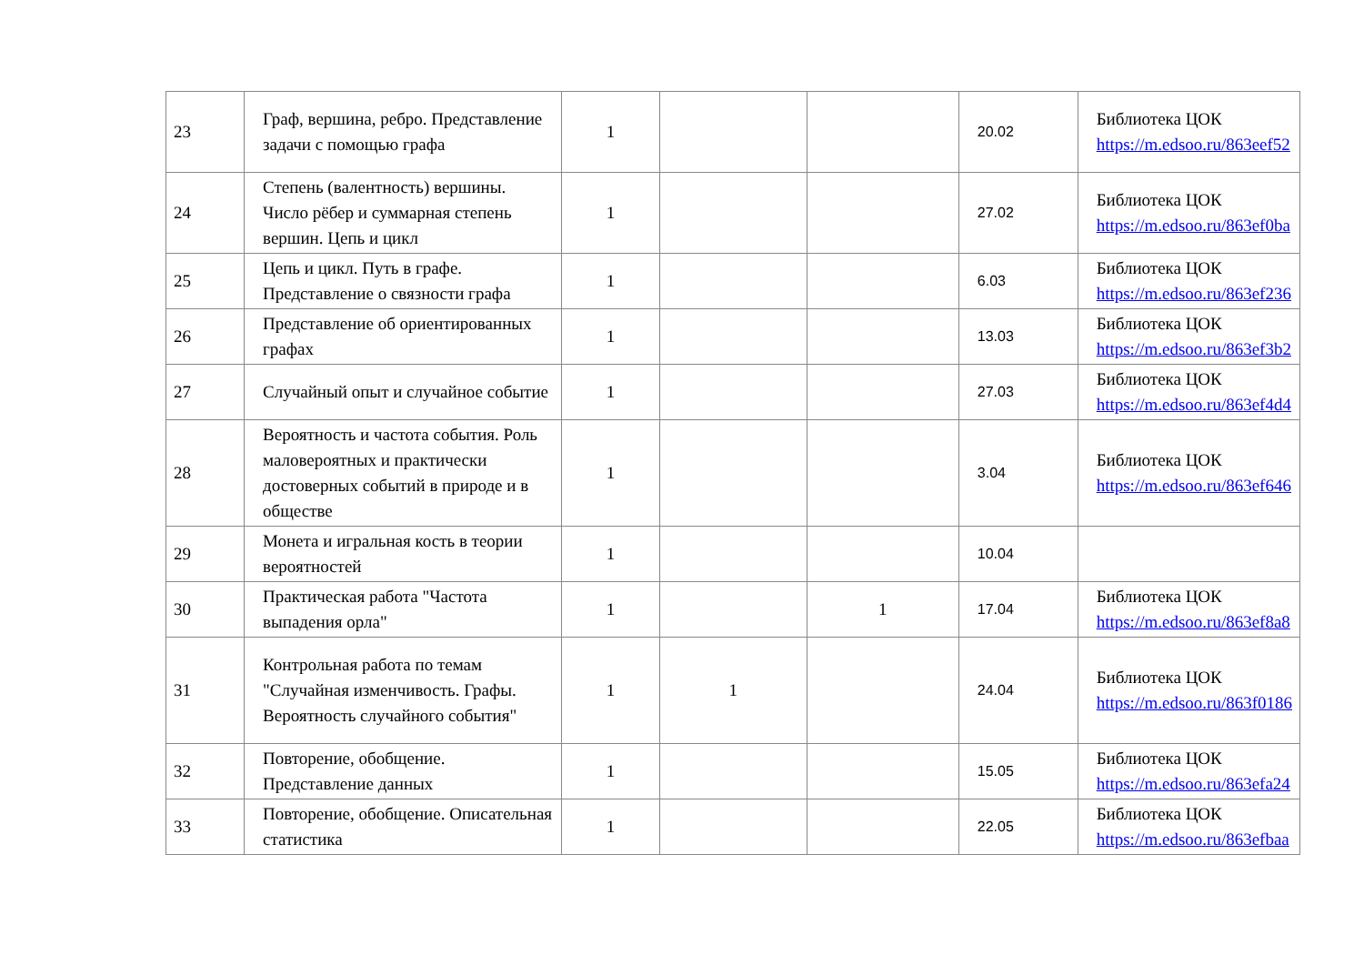| 23 | Граф, вершина, ребро. Представление задачи с помощью графа | 1 | | | 20.02 | Библиотека ЦОК https://m.edsoo.ru/863eef52 |
| 24 | Степень (валентность) вершины. Число рёбер и суммарная степень вершин. Цепь и цикл | 1 | | | 27.02 | Библиотека ЦОК https://m.edsoo.ru/863ef0ba |
| 25 | Цепь и цикл. Путь в графе. Представление о связности графа | 1 | | | 6.03 | Библиотека ЦОК https://m.edsoo.ru/863ef236 |
| 26 | Представление об ориентированных графах | 1 | | | 13.03 | Библиотека ЦОК https://m.edsoo.ru/863ef3b2 |
| 27 | Случайный опыт и случайное событие | 1 | | | 27.03 | Библиотека ЦОК https://m.edsoo.ru/863ef4d4 |
| 28 | Вероятность и частота события. Роль маловероятных и практически достоверных событий в природе и в обществе | 1 | | | 3.04 | Библиотека ЦОК https://m.edsoo.ru/863ef646 |
| 29 | Монета и игральная кость в теории вероятностей | 1 | | | 10.04 | |
| 30 | Практическая работа "Частота выпадения орла" | 1 | | 1 | 17.04 | Библиотека ЦОК https://m.edsoo.ru/863ef8a8 |
| 31 | Контрольная работа по темам "Случайная изменчивость. Графы. Вероятность случайного события" | 1 | 1 | | 24.04 | Библиотека ЦОК https://m.edsoo.ru/863f0186 |
| 32 | Повторение, обобщение. Представление данных | 1 | | | 15.05 | Библиотека ЦОК https://m.edsoo.ru/863efa24 |
| 33 | Повторение, обобщение. Описательная статистика | 1 | | | 22.05 | Библиотека ЦОК https://m.edsoo.ru/863efbaa |